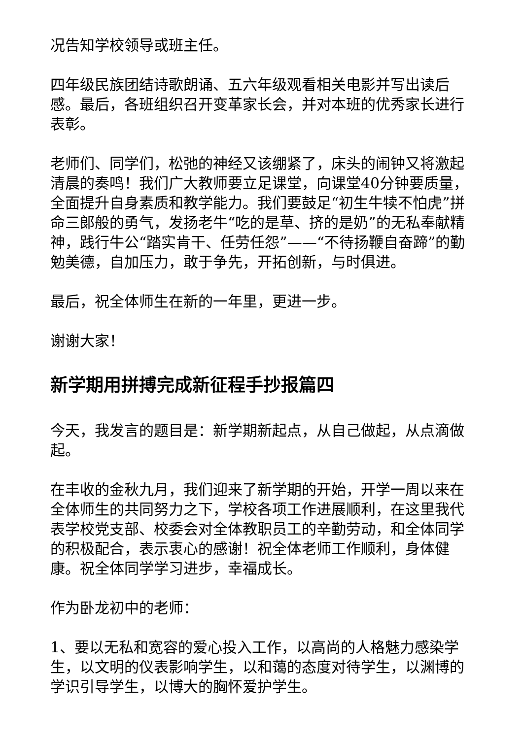况告知学校领导或班主任。
四年级民族团结诗歌朗诵、五六年级观看相关电影并写出读后感。最后，各班组织召开变革家长会，并对本班的优秀家长进行表彰。
老师们、同学们，松弛的神经又该绷紧了，床头的闹钟又将激起清晨的奏鸣！我们广大教师要立足课堂，向课堂40分钟要质量，全面提升自身素质和教学能力。我们要鼓足“初生牛犊不怕虎”拼命三郎般的勇气，发扬老牛“吃的是草、挤的是奶”的无私奉献精神，践行牛公“踏实肯干、任劳任怨”——“不待扬鞭自奋蹄”的勤勉美德，自加压力，敢于争先，开拓创新，与时俱进。
最后，祝全体师生在新的一年里，更进一步。
谢谢大家！
新学期用拼搏完成新征程手抄报篇四
今天，我发言的题目是：新学期新起点，从自己做起，从点滴做起。
在丰收的金秋九月，我们迎来了新学期的开始，开学一周以来在全体师生的共同努力之下，学校各项工作进展顺利，在这里我代表学校党支部、校委会对全体教职员工的辛勤劳动，和全体同学的积极配合，表示衷心的感谢！祝全体老师工作顺利，身体健康。祝全体同学学习进步，幸福成长。
作为卧龙初中的老师：
1、要以无私和宽容的爱心投入工作，以高尚的人格魅力感染学生，以文明的仪表影响学生，以和蔼的态度对待学生，以渊博的学识引导学生，以博大的胸怀爱护学生。